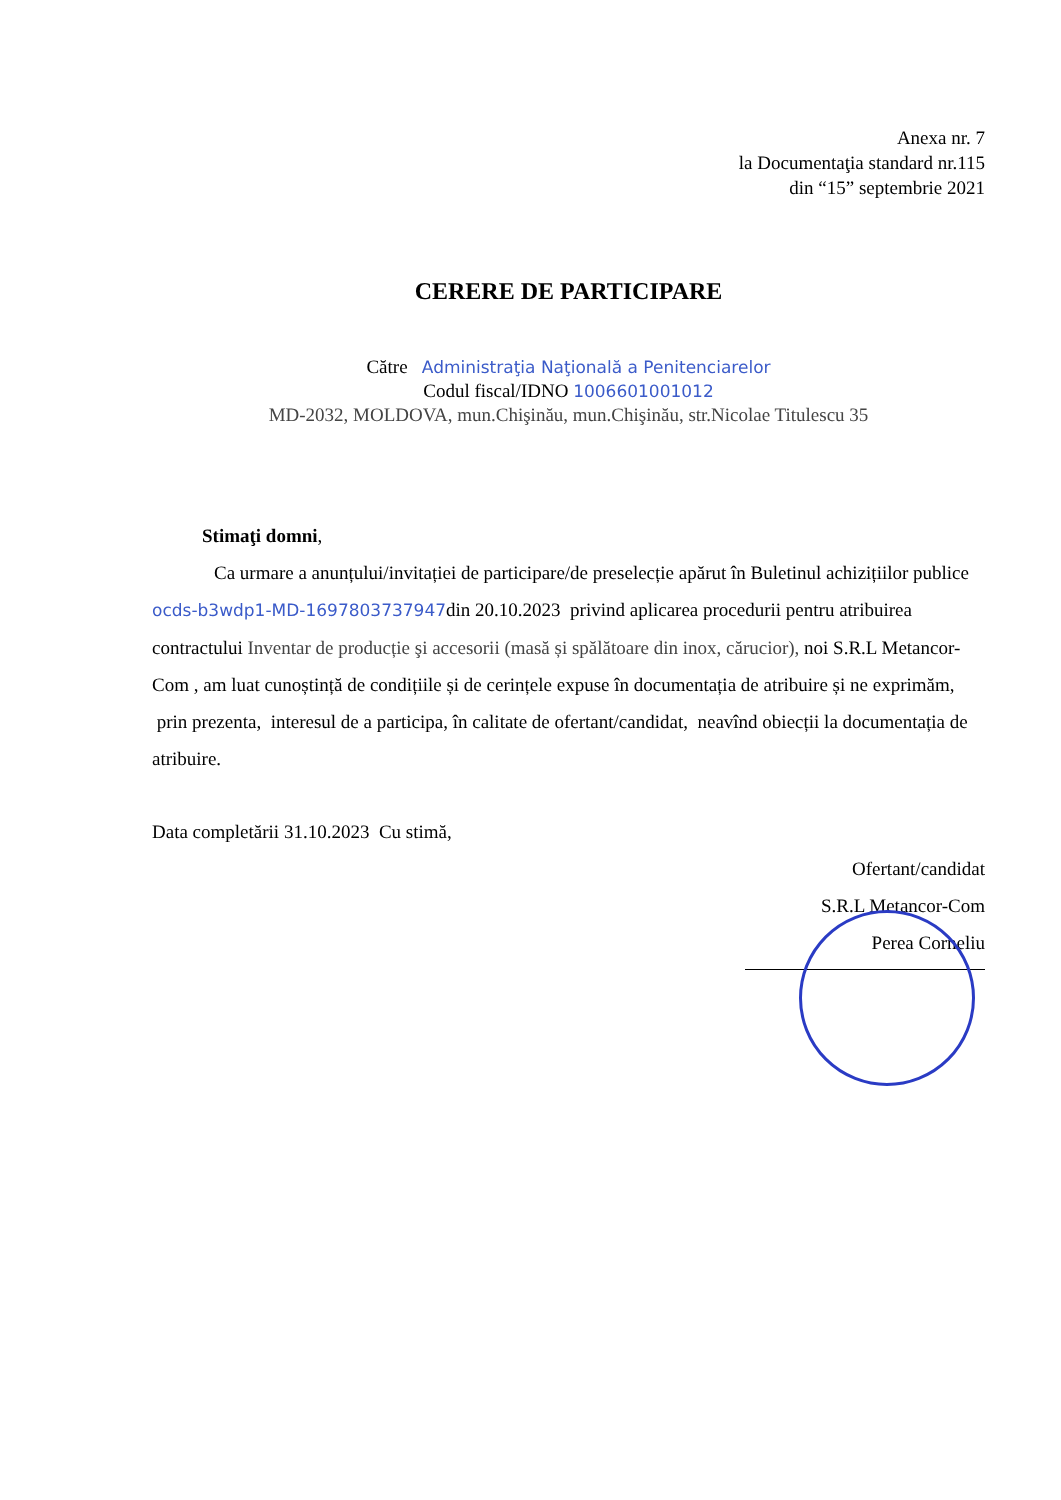Anexa nr. 7
la Documentaţia standard nr.115
din “15” septembrie 2021
CERERE DE PARTICIPARE
Către Administraţia Naţională a Penitenciarelor
Codul fiscal/IDNO 1006601001012
MD-2032, MOLDOVA, mun.Chişinău, mun.Chişinău, str.Nicolae Titulescu 35
Stimaţi domni,
Ca urmare a anunțului/invitației de participare/de preselecție apărut în Buletinul achizițiilor publice ocds-b3wdp1-MD-1697803737947din 20.10.2023 privind aplicarea procedurii pentru atribuirea contractului Inventar de producție şi accesorii (masă și spălătoare din inox, cărucior), noi S.R.L Metancor-Com , am luat cunoștință de condițiile și de cerințele expuse în documentația de atribuire și ne exprimăm, prin prezenta, interesul de a participa, în calitate de ofertant/candidat, neavînd obiecții la documentația de atribuire.
Data completării 31.10.2023 Cu stimă,
Ofertant/candidat
S.R.L Metancor-Com
Perea Corneliu